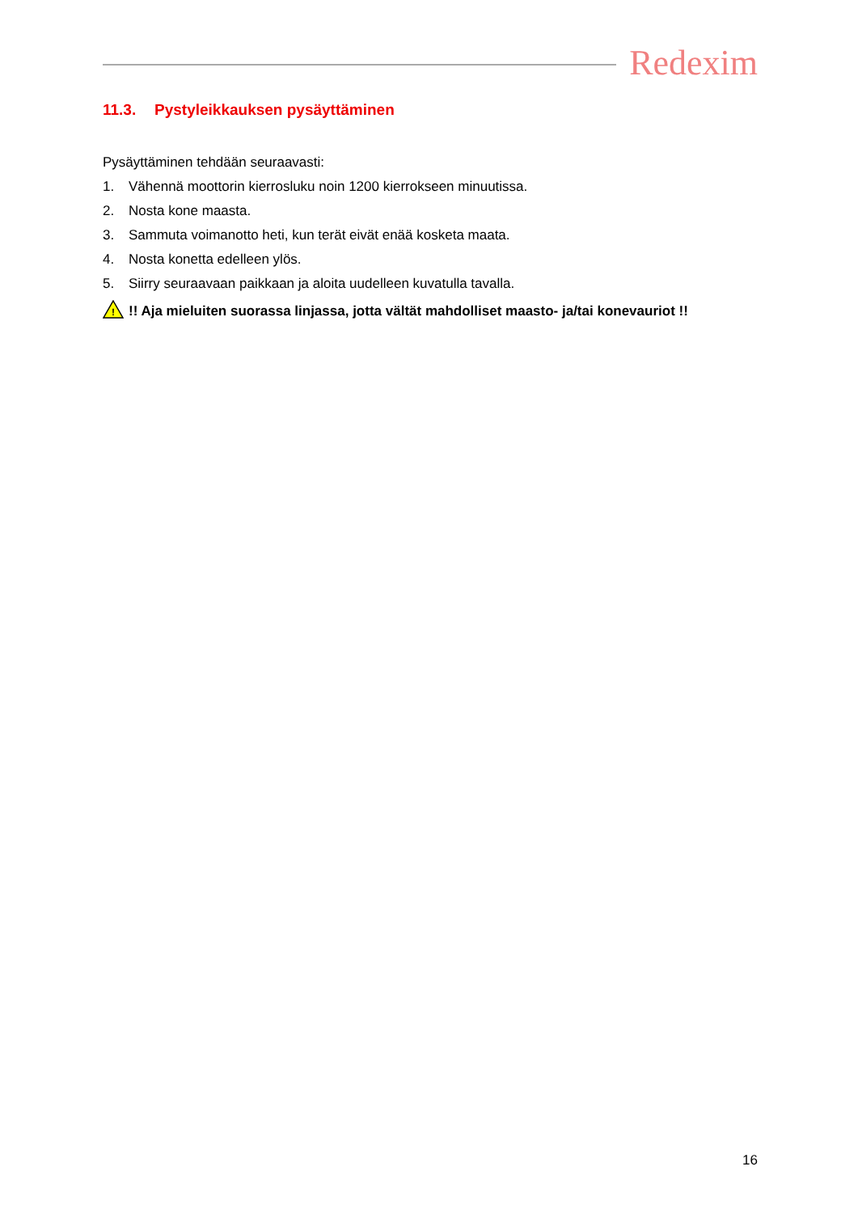Redexim
11.3. Pystyleikkauksen pysäyttäminen
Pysäyttäminen tehdään seuraavasti:
1. Vähennä moottorin kierrosluku noin 1200 kierrokseen minuutissa.
2. Nosta kone maasta.
3. Sammuta voimanotto heti, kun terät eivät enää kosketa maata.
4. Nosta konetta edelleen ylös.
5. Siirry seuraavaan paikkaan ja aloita uudelleen kuvatulla tavalla.
!
!! Aja mieluiten suorassa linjassa, jotta vältät mahdolliset maasto- ja/tai konevauriot !!
16